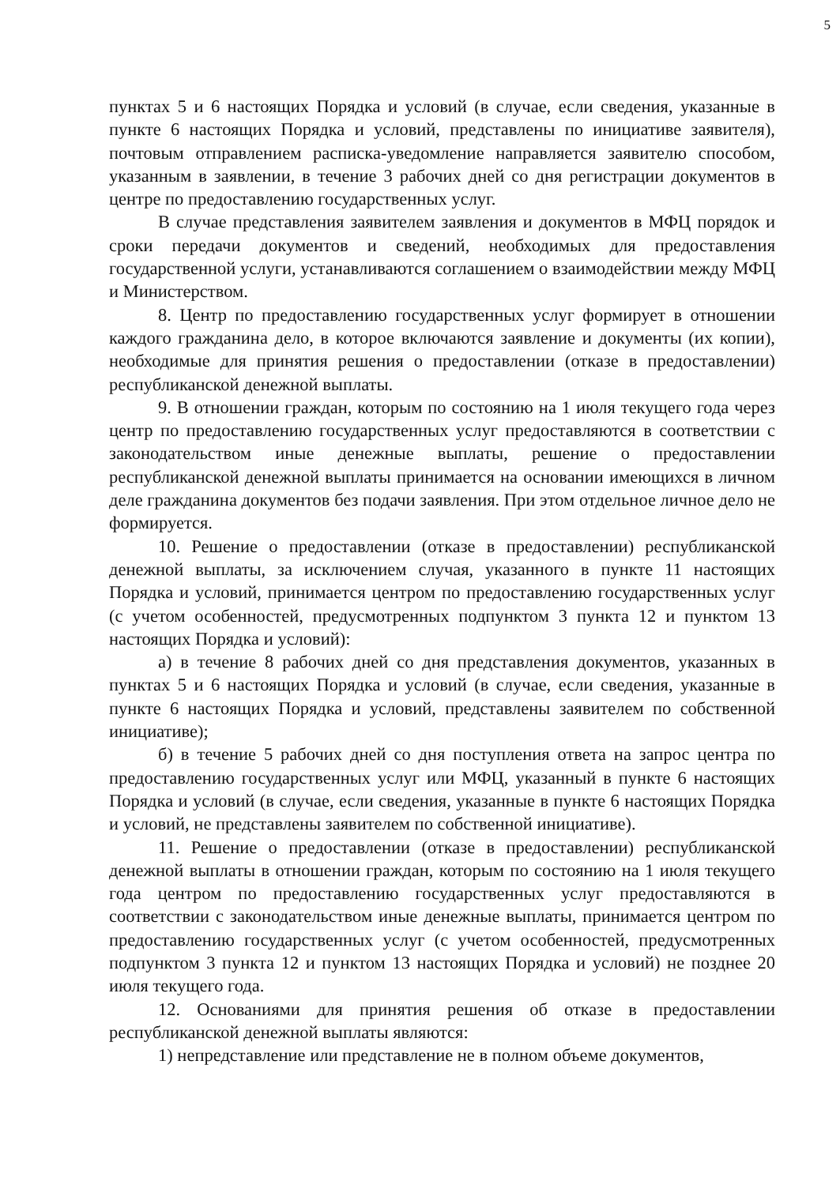5
пунктах 5 и 6 настоящих Порядка и условий (в случае, если сведения, указанные в пункте 6 настоящих Порядка и условий, представлены по инициативе заявителя), почтовым отправлением расписка-уведомление направляется заявителю способом, указанным в заявлении, в течение 3 рабочих дней со дня регистрации документов в центре по предоставлению государственных услуг.
В случае представления заявителем заявления и документов в МФЦ порядок и сроки передачи документов и сведений, необходимых для предоставления государственной услуги, устанавливаются соглашением о взаимодействии между МФЦ и Министерством.
8. Центр по предоставлению государственных услуг формирует в отношении каждого гражданина дело, в которое включаются заявление и документы (их копии), необходимые для принятия решения о предоставлении (отказе в предоставлении) республиканской денежной выплаты.
9. В отношении граждан, которым по состоянию на 1 июля текущего года через центр по предоставлению государственных услуг предоставляются в соответствии с законодательством иные денежные выплаты, решение о предоставлении республиканской денежной выплаты принимается на основании имеющихся в личном деле гражданина документов без подачи заявления. При этом отдельное личное дело не формируется.
10. Решение о предоставлении (отказе в предоставлении) республиканской денежной выплаты, за исключением случая, указанного в пункте 11 настоящих Порядка и условий, принимается центром по предоставлению государственных услуг (с учетом особенностей, предусмотренных подпунктом 3 пункта 12 и пунктом 13 настоящих Порядка и условий):
а) в течение 8 рабочих дней со дня представления документов, указанных в пунктах 5 и 6 настоящих Порядка и условий (в случае, если сведения, указанные в пункте 6 настоящих Порядка и условий, представлены заявителем по собственной инициативе);
б) в течение 5 рабочих дней со дня поступления ответа на запрос центра по предоставлению государственных услуг или МФЦ, указанный в пункте 6 настоящих Порядка и условий (в случае, если сведения, указанные в пункте 6 настоящих Порядка и условий, не представлены заявителем по собственной инициативе).
11. Решение о предоставлении (отказе в предоставлении) республиканской денежной выплаты в отношении граждан, которым по состоянию на 1 июля текущего года центром по предоставлению государственных услуг предоставляются в соответствии с законодательством иные денежные выплаты, принимается центром по предоставлению государственных услуг (с учетом особенностей, предусмотренных подпунктом 3 пункта 12 и пунктом 13 настоящих Порядка и условий) не позднее 20 июля текущего года.
12. Основаниями для принятия решения об отказе в предоставлении республиканской денежной выплаты являются:
1) непредставление или представление не в полном объеме документов,